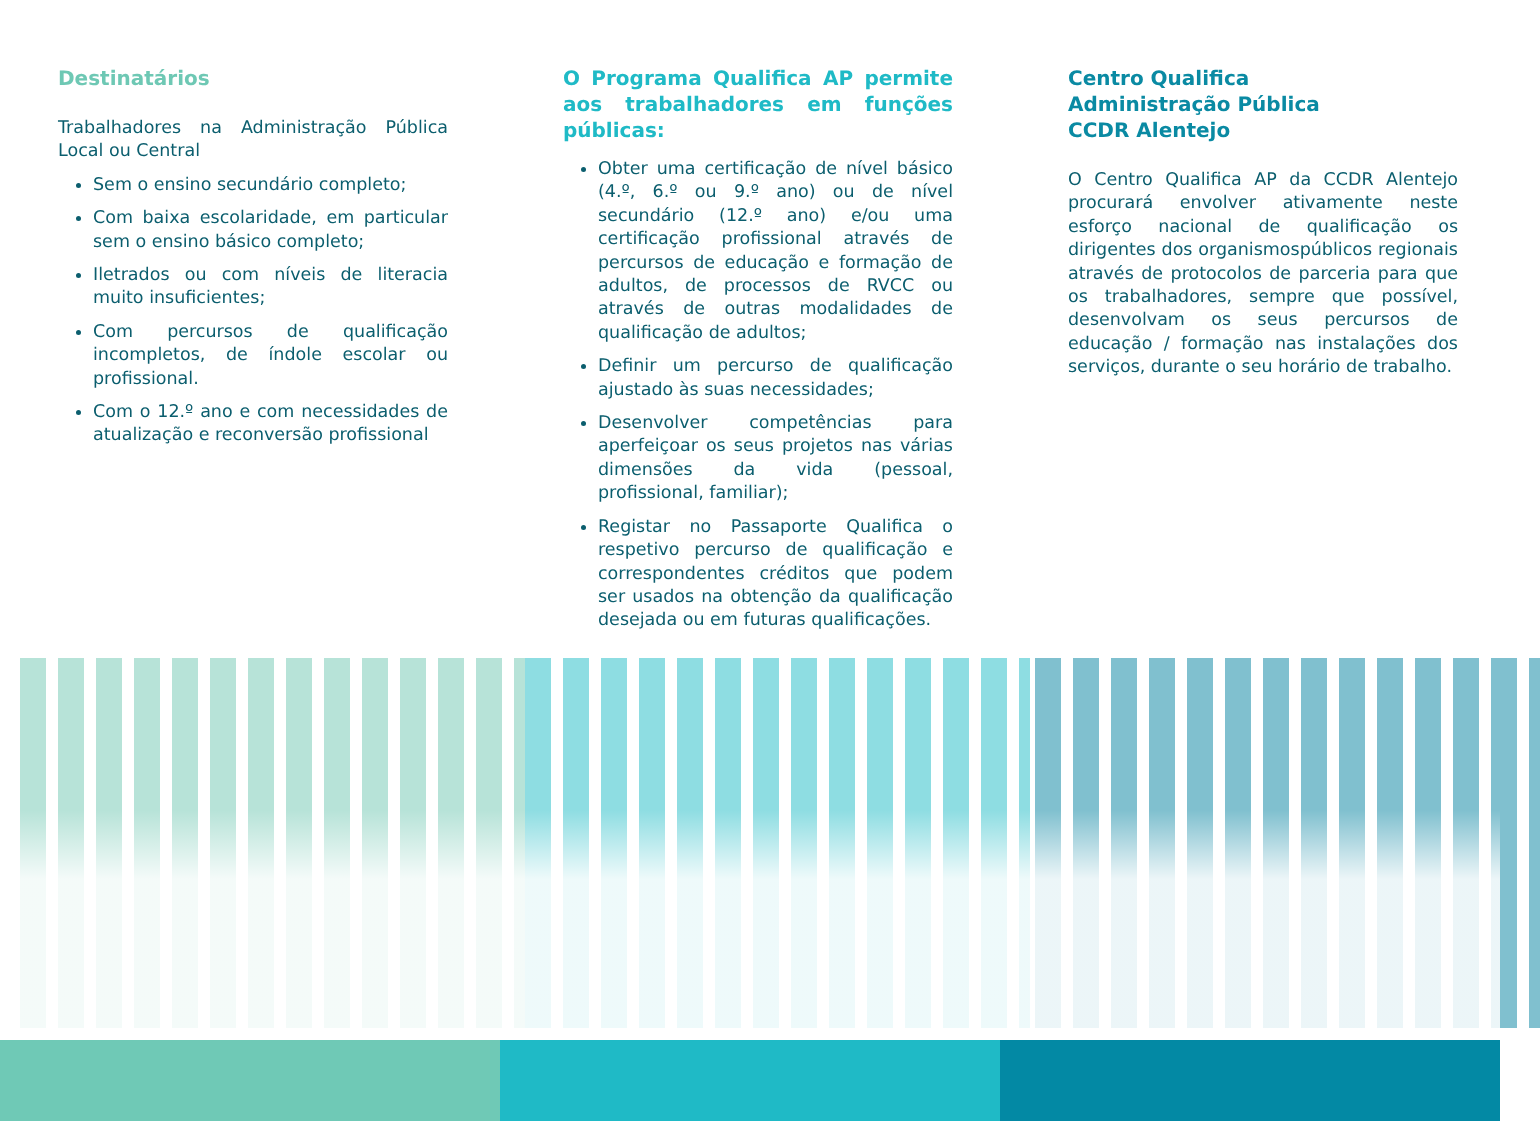Destinatários
Trabalhadores na Administração Pública Local ou Central
Sem o ensino secundário completo;
Com baixa escolaridade, em particular sem o ensino básico completo;
Iletrados ou com níveis de literacia muito insuficientes;
Com percursos de qualificação incompletos, de índole escolar ou profissional.
Com o 12.º ano e com necessidades de atualização e reconversão profissional
O Programa Qualifica AP permite aos trabalhadores em funções públicas:
Obter uma certificação de nível básico (4.º, 6.º ou 9.º ano) ou de nível secundário (12.º ano) e/ou uma certificação profissional através de percursos de educação e formação de adultos, de processos de RVCC ou através de outras modalidades de qualificação de adultos;
Definir um percurso de qualificação ajustado às suas necessidades;
Desenvolver competências para aperfeiçoar os seus projetos nas várias dimensões da vida (pessoal, profissional, familiar);
Registar no Passaporte Qualifica o respetivo percurso de qualificação e correspondentes créditos que podem ser usados na obtenção da qualificação desejada ou em futuras qualificações.
Centro Qualifica
Administração Pública
CCDR Alentejo
O Centro Qualifica AP da CCDR Alentejo procurará envolver ativamente neste esforço nacional de qualificação os dirigentes dos organismospúblicos regionais através de protocolos de parceria para que os trabalhadores, sempre que possível, desenvolvam os seus percursos de educação / formação nas instalações dos serviços, durante o seu horário de trabalho.